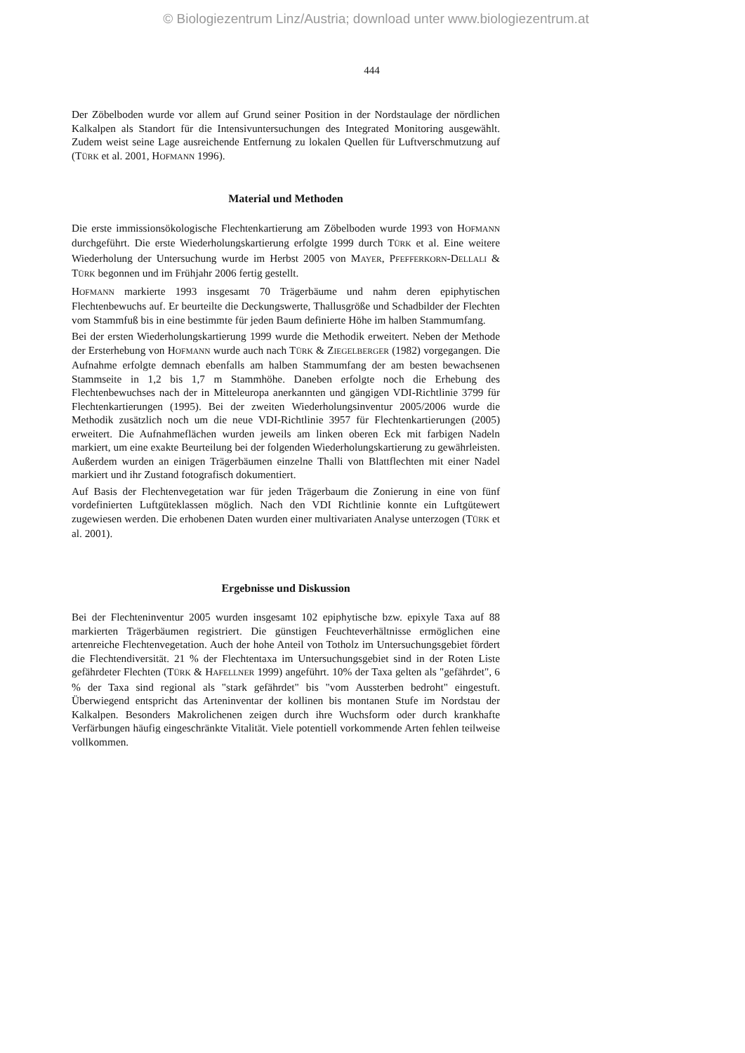© Biologiezentrum Linz/Austria; download unter www.biologiezentrum.at
444
Der Zöbelboden wurde vor allem auf Grund seiner Position in der Nordstaulage der nördlichen Kalkalpen als Standort für die Intensivuntersuchungen des Integrated Monitoring ausgewählt. Zudem weist seine Lage ausreichende Entfernung zu lokalen Quellen für Luftverschmutzung auf (TÜRK et al. 2001, HOFMANN 1996).
Material und Methoden
Die erste immissionsökologische Flechtenkartierung am Zöbelboden wurde 1993 von HOFMANN durchgeführt. Die erste Wiederholungskartierung erfolgte 1999 durch TÜRK et al. Eine weitere Wiederholung der Untersuchung wurde im Herbst 2005 von MAYER, PFEFFERKORN-DELLALI & TÜRK begonnen und im Frühjahr 2006 fertig gestellt.
HOFMANN markierte 1993 insgesamt 70 Trägerbäume und nahm deren epiphytischen Flechtenbewuchs auf. Er beurteilte die Deckungswerte, Thallusgröße und Schadbilder der Flechten vom Stammfuß bis in eine bestimmte für jeden Baum definierte Höhe im halben Stammumfang.
Bei der ersten Wiederholungskartierung 1999 wurde die Methodik erweitert. Neben der Methode der Ersterhebung von HOFMANN wurde auch nach TÜRK & ZIEGELBERGER (1982) vorgegangen. Die Aufnahme erfolgte demnach ebenfalls am halben Stammumfang der am besten bewachsenen Stammseite in 1,2 bis 1,7 m Stammhöhe. Daneben erfolgte noch die Erhebung des Flechtenbewuchses nach der in Mitteleuropa anerkannten und gängigen VDI-Richtlinie 3799 für Flechtenkartierungen (1995). Bei der zweiten Wiederholungsinventur 2005/2006 wurde die Methodik zusätzlich noch um die neue VDI-Richtlinie 3957 für Flechtenkartierungen (2005) erweitert. Die Aufnahmeflächen wurden jeweils am linken oberen Eck mit farbigen Nadeln markiert, um eine exakte Beurteilung bei der folgenden Wiederholungskartierung zu gewährleisten. Außerdem wurden an einigen Trägerbäumen einzelne Thalli von Blattflechten mit einer Nadel markiert und ihr Zustand fotografisch dokumentiert.
Auf Basis der Flechtenvegetation war für jeden Trägerbaum die Zonierung in eine von fünf vordefinierten Luftgüteklassen möglich. Nach den VDI Richtlinie konnte ein Luftgütewert zugewiesen werden. Die erhobenen Daten wurden einer multivariaten Analyse unterzogen (TÜRK et al. 2001).
Ergebnisse und Diskussion
Bei der Flechteninventur 2005 wurden insgesamt 102 epiphytische bzw. epixyle Taxa auf 88 markierten Trägerbäumen registriert. Die günstigen Feuchteverhältnisse ermöglichen eine artenreiche Flechtenvegetation. Auch der hohe Anteil von Totholz im Untersuchungsgebiet fördert die Flechtendiversität. 21 % der Flechtentaxa im Untersuchungsgebiet sind in der Roten Liste gefährdeter Flechten (TÜRK & HAFELLNER 1999) angeführt. 10% der Taxa gelten als "gefährdet", 6 % der Taxa sind regional als "stark gefährdet" bis "vom Aussterben bedroht" eingestuft. Überwiegend entspricht das Arteninventar der kollinen bis montanen Stufe im Nordstau der Kalkalpen. Besonders Makrolichenen zeigen durch ihre Wuchsform oder durch krankhafte Verfärbungen häufig eingeschränkte Vitalität. Viele potentiell vorkommende Arten fehlen teilweise vollkommen.